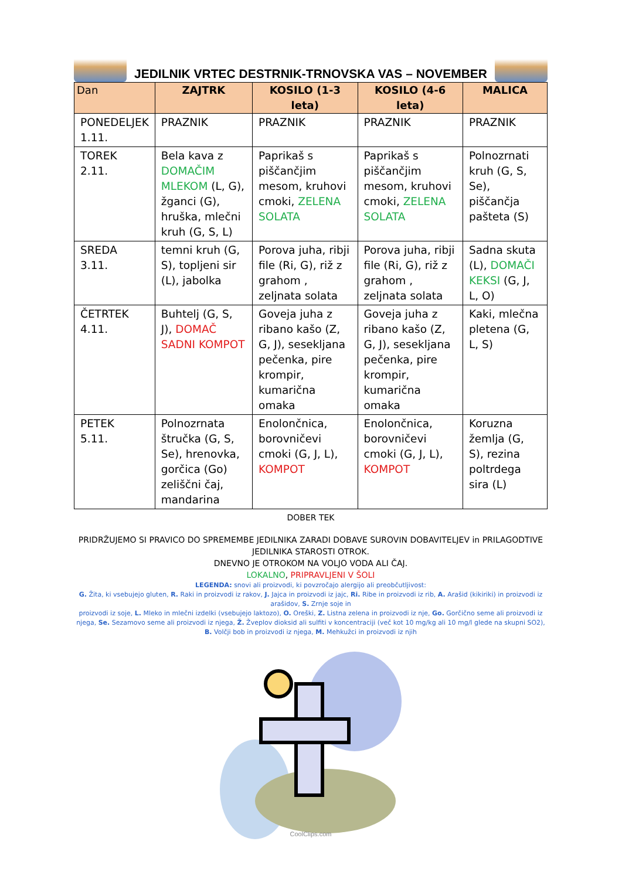JEDILNIK VRTEC DESTRNIK-TRNOVSKA VAS – NOVEMBER
| Dan | ZAJTRK | KOSILO (1-3 leta) | KOSILO (4-6 leta) | MALICA |
| --- | --- | --- | --- | --- |
| PONEDELJEK 1.11. | PRAZNIK | PRAZNIK | PRAZNIK | PRAZNIK |
| TOREK 2.11. | Bela kava z DOMAČIM MLEKOM (L, G), žganci (G), hruška, mlečni kruh (G, S, L) | Paprikaš s piščančjim mesom, kruhovi cmoki, ZELENA SOLATA | Paprikaš s piščančjim mesom, kruhovi cmoki, ZELENA SOLATA | Polnozrnati kruh (G, S, Se), piščančja pašteta (S) |
| SREDA 3.11. | temni kruh (G, S), topljeni sir (L), jabolka | Porova juha, ribji file (Ri, G), riž z grahom , zeljnata solata | Porova juha, ribji file (Ri, G), riž z grahom , zeljnata solata | Sadna skuta (L), DOMAČI KEKSI (G, J, L, O) |
| ČETRTEK 4.11. | Buhtelj (G, S, J), DOMAČ SADNI KOMPOT | Goveja juha z ribano kašo (Z, G, J), sesekljana pečenka, pire krompir, kumarična omaka | Goveja juha z ribano kašo (Z, G, J), sesekljana pečenka, pire krompir, kumarična omaka | Kaki, mlečna pletena (G, L, S) |
| PETEK 5.11. | Polnozrnata štručka (G, S, Se), hrenovka, gorčica (Go) zeliščni čaj, mandarina | Enolončnica, borovničevi cmoki (G, J, L), KOMPOT | Enolončnica, borovničevi cmoki (G, J, L), KOMPOT | Koruzna žemlja (G, S), rezina poltrdega sira (L) |
DOBER TEK
PRIDRŽUJEMO SI PRAVICO DO SPREMEMBE JEDILNIKA ZARADI DOBAVE SUROVIN DOBAVITELJEV in PRILAGODTIVE JEDILNIKA STAROSTI OTROK.
DNEVNO JE OTROKOM NA VOLJO VODA ALI ČAJ.
LOKALNO, PRIPRAVLJENI V ŠOLI
LEGENDA: snovi ali proizvodi, ki povzročajo alergijo ali preobčutljivost:
G. Žita, ki vsebujejo gluten, R. Raki in proizvodi iz rakov, J. Jajca in proizvodi iz jajc, Ri. Ribe in proizvodi iz rib, A. Arašid (kikiriki) in proizvodi iz arašidov, S. Zrnje soje in
proizvodi iz soje, L. Mleko in mlečni izdelki (vsebujejo laktozo), O. Oreški, Z. Listna zelena in proizvodi iz nje, Go. Gorčično seme ali proizvodi iz njega, Se. Sezamovo seme ali proizvodi iz njega, Ž. Žveplov dioksid ali sulfiti v koncentraciji (več kot 10 mg/kg ali 10 mg/l glede na skupni SO2), B. Volčji bob in proizvodi iz njega, M. Mehkužci in proizvodi iz njih
CoolClips.com